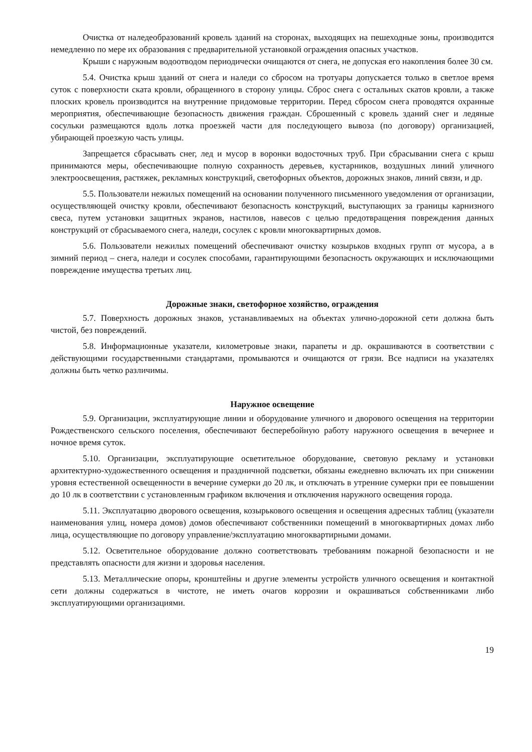Очистка от наледеобразований кровель зданий на сторонах, выходящих на пешеходные зоны, производится немедленно по мере их образования с предварительной установкой ограждения опасных участков.
Крыши с наружным водоотводом периодически очищаются от снега, не допуская его накопления более 30 см.
5.4. Очистка крыш зданий от снега и наледи со сбросом на тротуары допускается только в светлое время суток с поверхности ската кровли, обращенного в сторону улицы. Сброс снега с остальных скатов кровли, а также плоских кровель производится на внутренние придомовые территории. Перед сбросом снега проводятся охранные мероприятия, обеспечивающие безопасность движения граждан. Сброшенный с кровель зданий снег и ледяные сосульки размещаются вдоль лотка проезжей части для последующего вывоза (по договору) организацией, убирающей проезжую часть улицы.
Запрещается сбрасывать снег, лед и мусор в воронки водосточных труб. При сбрасывании снега с крыш принимаются меры, обеспечивающие полную сохранность деревьев, кустарников, воздушных линий уличного электроосвещения, растяжек, рекламных конструкций, светофорных объектов, дорожных знаков, линий связи, и др.
5.5. Пользователи нежилых помещений на основании полученного письменного уведомления от организации, осуществляющей очистку кровли, обеспечивают безопасность конструкций, выступающих за границы карнизного свеса, путем установки защитных экранов, настилов, навесов с целью предотвращения повреждения данных конструкций от сбрасываемого снега, наледи, сосулек с кровли многоквартирных домов.
5.6. Пользователи нежилых помещений обеспечивают очистку козырьков входных групп от мусора, а в зимний период – снега, наледи и сосулек способами, гарантирующими безопасность окружающих и исключающими повреждение имущества третьих лиц.
Дорожные знаки, светофорное хозяйство, ограждения
5.7. Поверхность дорожных знаков, устанавливаемых на объектах улично-дорожной сети должна быть чистой, без повреждений.
5.8. Информационные указатели, километровые знаки, парапеты и др. окрашиваются в соответствии с действующими государственными стандартами, промываются и очищаются от грязи. Все надписи на указателях должны быть четко различимы.
Наружное освещение
5.9. Организации, эксплуатирующие линии и оборудование уличного и дворового освещения на территории Рождественского сельского поселения, обеспечивают бесперебойную работу наружного освещения в вечернее и ночное время суток.
5.10. Организации, эксплуатирующие осветительное оборудование, световую рекламу и установки архитектурно-художественного освещения и праздничной подсветки, обязаны ежедневно включать их при снижении уровня естественной освещенности в вечерние сумерки до 20 лк, и отключать в утренние сумерки при ее повышении до 10 лк в соответствии с установленным графиком включения и отключения наружного освещения города.
5.11. Эксплуатацию дворового освещения, козырькового освещения и освещения адресных таблиц (указатели наименования улиц, номера домов) домов обеспечивают собственники помещений в многоквартирных домах либо лица, осуществляющие по договору управление/эксплуатацию многоквартирными домами.
5.12. Осветительное оборудование должно соответствовать требованиям пожарной безопасности и не представлять опасности для жизни и здоровья населения.
5.13. Металлические опоры, кронштейны и другие элементы устройств уличного освещения и контактной сети должны содержаться в чистоте, не иметь очагов коррозии и окрашиваться собственниками либо эксплуатирующими организациями.
19